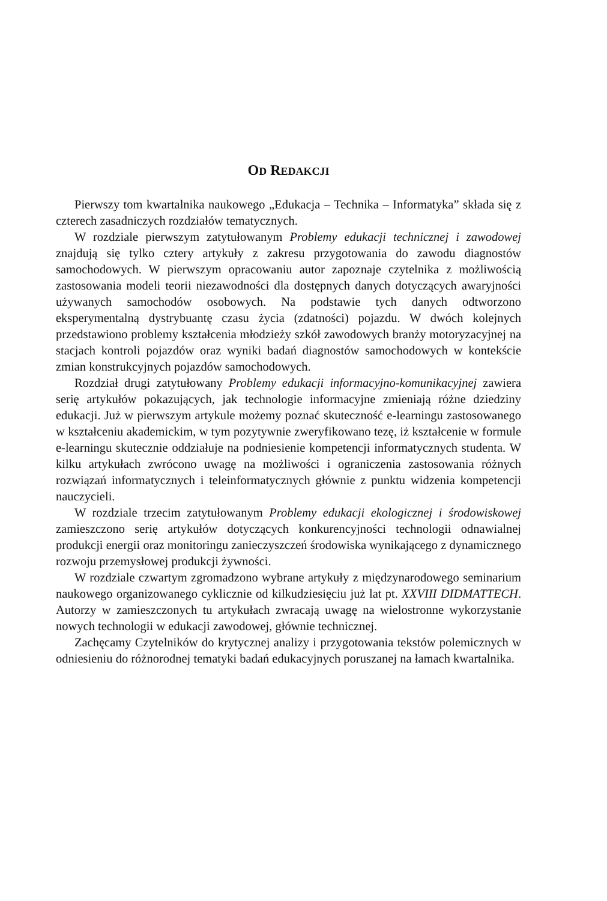OD REDAKCJI
Pierwszy tom kwartalnika naukowego „Edukacja – Technika – Informatyka” składa się z czterech zasadniczych rozdziałów tematycznych.
W rozdziale pierwszym zatytułowanym Problemy edukacji technicznej i zawodowej znajdują się tylko cztery artykuły z zakresu przygotowania do zawodu diagnostów samochodowych. W pierwszym opracowaniu autor zapoznaje czytelnika z możliwością zastosowania modeli teorii niezawodności dla dostępnych danych dotyczących awaryjności używanych samochodów osobowych. Na podstawie tych danych odtworzono eksperymentalną dystrybuantę czasu życia (zdatności) pojazdu. W dwóch kolejnych przedstawiono problemy kształcenia młodzieży szkół zawodowych branży motoryzacyjnej na stacjach kontroli pojazdów oraz wyniki badań diagnostów samochodowych w kontekście zmian konstrukcyjnych pojazdów samochodowych.
Rozdział drugi zatytułowany Problemy edukacji informacyjno-komunikacyjnej zawiera serię artykułów pokazujących, jak technologie informacyjne zmieniają różne dziedziny edukacji. Już w pierwszym artykule możemy poznać skuteczność e-learningu zastosowanego w kształceniu akademickim, w tym pozytywnie zweryfikowano tezę, iż kształcenie w formule e-learningu skutecznie oddziałuje na podniesienie kompetencji informatycznych studenta. W kilku artykułach zwrócono uwagę na możliwości i ograniczenia zastosowania różnych rozwiązań informatycznych i teleinformatycznych głównie z punktu widzenia kompetencji nauczycieli.
W rozdziale trzecim zatytułowanym Problemy edukacji ekologicznej i środowiskowej zamieszczono serię artykułów dotyczących konkurencyjności technologii odnawialnej produkcji energii oraz monitoringu zanieczyszczeń środowiska wynikającego z dynamicznego rozwoju przemysłowej produkcji żywności.
W rozdziale czwartym zgromadzono wybrane artykuły z międzynarodowego seminarium naukowego organizowanego cyklicznie od kilkudziesięciu już lat pt. XXVIII DIDMATTECH. Autorzy w zamieszczonych tu artykułach zwracają uwagę na wielostronne wykorzystanie nowych technologii w edukacji zawodowej, głównie technicznej.
Zachęcamy Czytelników do krytycznej analizy i przygotowania tekstów polemicznych w odniesieniu do różnorodnej tematyki badań edukacyjnych poruszanej na łamach kwartalnika.